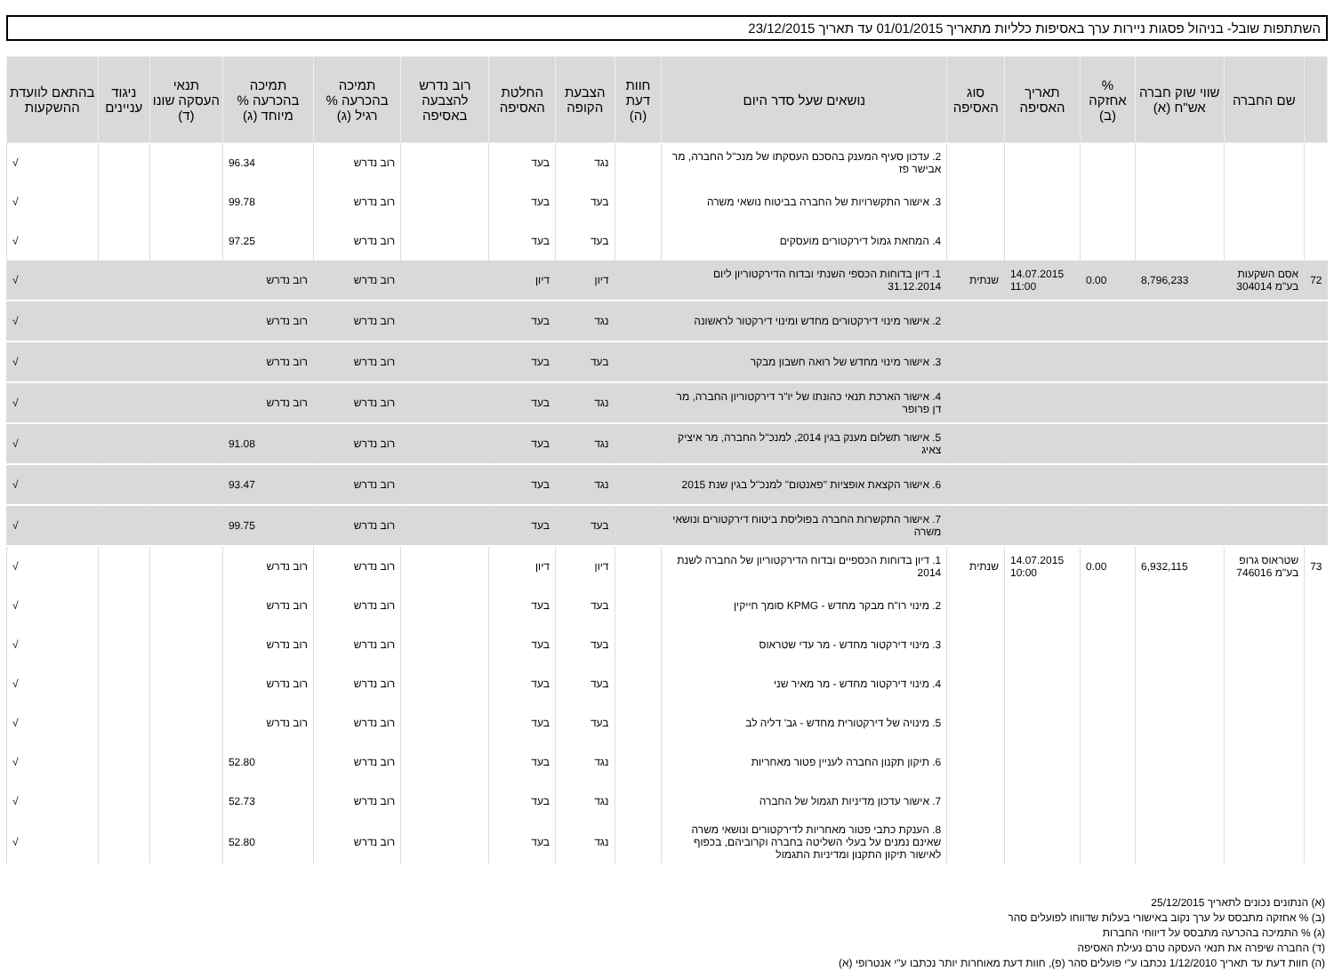השתתפות שובל- בניהול פסגות ניירות ערך באסיפות כלליות מתאריך 01/01/2015 עד תאריך 23/12/2015
| | שם החברה | שווי שוק חברה אש"ח (א) | % אחזקה (ב) | תאריך האסיפה | סוג האסיפה | נושאים שעל סדר היום | חוות דעת (ה) | הצבעת הקופה | החלטת האסיפה | רוב נדרש להצבעה באסיפה | תמיכה בהכרעה % רגיל (ג) | תמיכה בהכרעה % מיוחד (ג) | תנאי העסקה שונו (ד) | ניגוד עניינים | בהתאם לוועדת ההשקעות |
| --- | --- | --- | --- | --- | --- | --- | --- | --- | --- | --- | --- | --- | --- | --- | --- |
| | | | | | | 2. עדכון סעיף המענק בהסכם העסקתו של מנכ"ל החברה, מר אבישר פז | | נגד | בעד | | רוב נדרש | 96.34 | | | √ |
| | | | | | | 3. אישור התקשרויות של החברה בביטוח נושאי משרה | | בעד | בעד | | רוב נדרש | 99.78 | | | √ |
| | | | | | | 4. המחאת גמול דירקטורים מועסקים | | בעד | בעד | | רוב נדרש | 97.25 | | | √ |
| 72 | אסם השקעות בע"מ 304014 | 8,796,233 | 0.00 | 14.07.2015 11:00 | שנתית | 1. דיון בדוחות הכספי השנתי ובדוח הדירקטוריון ליום 31.12.2014 | | דיון | דיון | | רוב נדרש | רוב נדרש | | | √ |
| | | | | | | 2. אישור מינוי דירקטורים מחדש ומינוי דירקטור לראשונה | | נגד | בעד | | רוב נדרש | רוב נדרש | | | √ |
| | | | | | | 3. אישור מינוי מחדש של רואה חשבון מבקר | | בעד | בעד | | רוב נדרש | רוב נדרש | | | √ |
| | | | | | | 4. אישור הארכת תנאי כהונתו של יו"ר דירקטוריון החברה, מר דן פרופר | | נגד | בעד | | רוב נדרש | רוב נדרש | | | √ |
| | | | | | | 5. אישור תשלום מענק בגין 2014, למנכ"ל החברה, מר איציק צאיג | | נגד | בעד | | רוב נדרש | 91.08 | | | √ |
| | | | | | | 6. אישור הקצאת אופציות "פאנטום" למנכ"ל בגין שנת 2015 | | נגד | בעד | | רוב נדרש | 93.47 | | | √ |
| | | | | | | 7. אישור התקשרות החברה בפוליסת ביטוח דירקטורים ונושאי משרה | | בעד | בעד | | רוב נדרש | 99.75 | | | √ |
| 73 | שטראוס גרופ בע"מ 746016 | 6,932,115 | 0.00 | 14.07.2015 10:00 | שנתית | 1. דיון בדוחות הכספיים ובדוח הדירקטוריון של החברה לשנת 2014 | | דיון | דיון | | רוב נדרש | רוב נדרש | | | √ |
| | | | | | | 2. מינוי רו"ח מבקר מחדש - KPMG סומך חייקין | | בעד | בעד | | רוב נדרש | רוב נדרש | | | √ |
| | | | | | | 3. מינוי דירקטור מחדש - מר עדי שטראוס | | בעד | בעד | | רוב נדרש | רוב נדרש | | | √ |
| | | | | | | 4. מינוי דירקטור מחדש - מר מאיר שני | | בעד | בעד | | רוב נדרש | רוב נדרש | | | √ |
| | | | | | | 5. מינויה של דירקטורית מחדש - גב' דליה לב | | בעד | בעד | | רוב נדרש | רוב נדרש | | | √ |
| | | | | | | 6. תיקון תקנון החברה לעניין פטור מאחריות | | נגד | בעד | | רוב נדרש | 52.80 | | | √ |
| | | | | | | 7. אישור עדכון מדיניות תגמול של החברה | | נגד | בעד | | רוב נדרש | 52.73 | | | √ |
| | | | | | | 8. הענקת כתבי פטור מאחריות לדירקטורים ונושאי משרה שאינם נמנים על בעלי השליטה בחברה וקרוביהם, בכפוף לאישור תיקון התקנון ומדיניות התגמול | | נגד | בעד | | רוב נדרש | 52.80 | | | √ |
(א) הנתונים נכונים לתאריך 25/12/2015
(ב) % אחזקה מתבסס על ערך נקוב באישורי בעלות שדווחו לפועלים סהר
(ג) % התמיכה בהכרעה מתבסס על דיווחי החברות
(ד) החברה שיפרה את תנאי העסקה טרם נעילת האסיפה
(ה) חוות דעת עד תאריך 1/12/2010 נכתבו ע"י פועלים סהר (פ), חוות דעת מאוחרות יותר נכתבו ע"י אנטרופי (א)